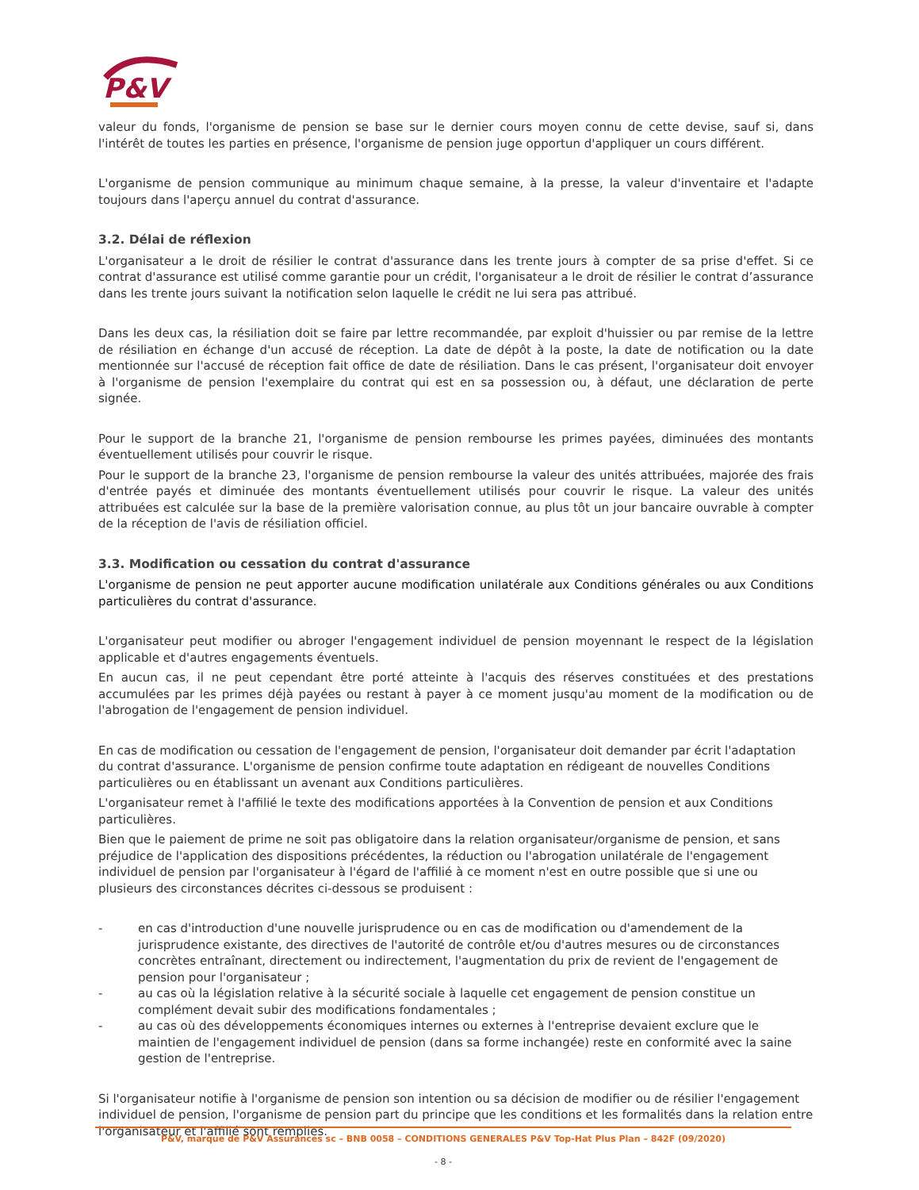P&V
valeur du fonds, l'organisme de pension se base sur le dernier cours moyen connu de cette devise, sauf si, dans l'intérêt de toutes les parties en présence, l'organisme de pension juge opportun d'appliquer un cours différent.
L'organisme de pension communique au minimum chaque semaine, à la presse, la valeur d'inventaire et l'adapte toujours dans l'aperçu annuel du contrat d'assurance.
3.2. Délai de réflexion
L'organisateur a le droit de résilier le contrat d'assurance dans les trente jours à compter de sa prise d'effet. Si ce contrat d'assurance est utilisé comme garantie pour un crédit, l'organisateur a le droit de résilier le contrat d’assurance dans les trente jours suivant la notification selon laquelle le crédit ne lui sera pas attribué.
Dans les deux cas, la résiliation doit se faire par lettre recommandée, par exploit d'huissier ou par remise de la lettre de résiliation en échange d'un accusé de réception. La date de dépôt à la poste, la date de notification ou la date mentionnée sur l'accusé de réception fait office de date de résiliation. Dans le cas présent, l'organisateur doit envoyer à l'organisme de pension l'exemplaire du contrat qui est en sa possession ou, à défaut, une déclaration de perte signée.
Pour le support de la branche 21, l'organisme de pension rembourse les primes payées, diminuées des montants éventuellement utilisés pour couvrir le risque.
Pour le support de la branche 23, l'organisme de pension rembourse la valeur des unités attribuées, majorée des frais d'entrée payés et diminuée des montants éventuellement utilisés pour couvrir le risque. La valeur des unités attribuées est calculée sur la base de la première valorisation connue, au plus tôt un jour bancaire ouvrable à compter de la réception de l'avis de résiliation officiel.
3.3. Modification ou cessation du contrat d'assurance
L'organisme de pension ne peut apporter aucune modification unilatérale aux Conditions générales ou aux Conditions particulières du contrat d'assurance.
L'organisateur peut modifier ou abroger l'engagement individuel de pension moyennant le respect de la législation applicable et d'autres engagements éventuels.
En aucun cas, il ne peut cependant être porté atteinte à l'acquis des réserves constituées et des prestations accumulées par les primes déjà payées ou restant à payer à ce moment jusqu'au moment de la modification ou de l'abrogation de l'engagement de pension individuel.
En cas de modification ou cessation de l'engagement de pension, l'organisateur doit demander par écrit l'adaptation du contrat d'assurance. L'organisme de pension confirme toute adaptation en rédigeant de nouvelles Conditions particulières ou en établissant un avenant aux Conditions particulières.
L'organisateur remet à l'affilié le texte des modifications apportées à la Convention de pension et aux Conditions particulières.
Bien que le paiement de prime ne soit pas obligatoire dans la relation organisateur/organisme de pension, et sans préjudice de l'application des dispositions précédentes, la réduction ou l'abrogation unilatérale de l'engagement individuel de pension par l'organisateur à l'égard de l'affilié à ce moment n'est en outre possible que si une ou plusieurs des circonstances décrites ci-dessous se produisent :
- en cas d'introduction d'une nouvelle jurisprudence ou en cas de modification ou d'amendement de la jurisprudence existante, des directives de l'autorité de contrôle et/ou d'autres mesures ou de circonstances concrètes entraînant, directement ou indirectement, l'augmentation du prix de revient de l'engagement de pension pour l'organisateur ;
- au cas où la législation relative à la sécurité sociale à laquelle cet engagement de pension constitue un complément devait subir des modifications fondamentales ;
- au cas où des développements économiques internes ou externes à l'entreprise devaient exclure que le maintien de l'engagement individuel de pension (dans sa forme inchangée) reste en conformité avec la saine gestion de l'entreprise.
Si l'organisateur notifie à l'organisme de pension son intention ou sa décision de modifier ou de résilier l'engagement individuel de pension, l'organisme de pension part du principe que les conditions et les formalités dans la relation entre l'organisateur et l'affilié sont remplies.
P&V, marque de P&V Assurances sc – BNB 0058 – CONDITIONS GENERALES P&V Top-Hat Plus Plan – 842F (09/2020)
- 8 -